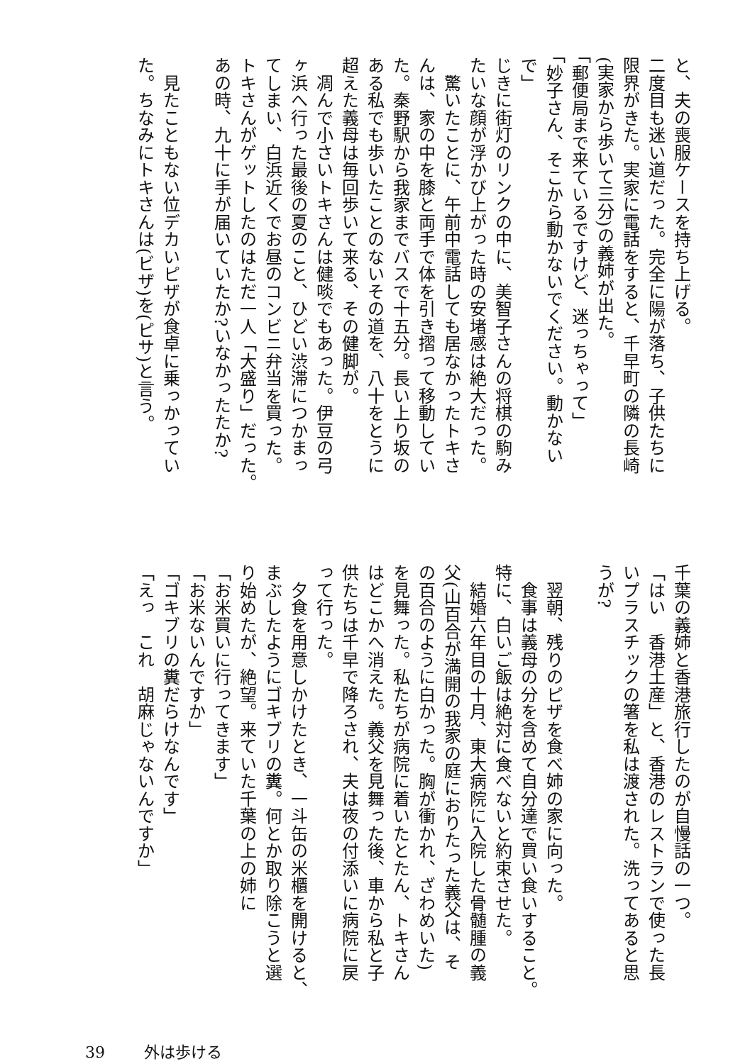と、夫の喪服ケースを持ち上げる。
二度目も迷い道だった。完全に陽が落ち、子供たちに
限界がきた。実家に電話をすると、千早町の隣の長崎
(実家から歩いて三分)の義姉が出た。
「郵便局まで来ているですけど、迷っちゃって」
「妙子さん、そこから動かないでください。動かない
で」
じきに街灯のリンクの中に、美智子さんの将棋の駒み
たいな顔が浮かび上がった時の安堵感は絶大だった。
　驚いたことに、午前中電話しても居なかったトキさ
んは、家の中を膝と両手で体を引き摺って移動してい
た。秦野駅から我家までバスで十五分。長い上り坂の
ある私でも歩いたことのないその道を、八十をとうに
超えた義母は毎回歩いて来る、その健脚が。
　凋んで小さいトキさんは健啖でもあった。伊豆の弓
ヶ浜へ行った最後の夏のこと、ひどい渋滞につかまっ
てしまい、白浜近くでお昼のコンビニ弁当を買った。
トキさんがゲットしたのはただ一人「大盛り」だった。
あの時、九十に手が届いていたか?いなかったたか?
　
　見たこともない位デカいピザが食卓に乗っかってい
た。ちなみにトキさんは(ビザ)を(ピサ)と言う。
千葉の義姉と香港旅行したのが自慢話の一つ。
「はい　香港土産」と、香港のレストランで使った長
いプラスチックの箸を私は渡された。洗ってあると思
うが?
　
　翌朝、残りのピザを食べ姉の家に向った。
　食事は義母の分を含めて自分達で買い食いすること。
特に、白いご飯は絶対に食べないと約束させた。
　結婚六年目の十月、東大病院に入院した骨髄腫の義
父(山百合が満開の我家の庭におりたった義父は、そ
の百合のように白かった。胸が衝かれ、ざわめいた)
を見舞った。私たちが病院に着いたとたん、トキさん
はどこかへ消えた。義父を見舞った後、車から私と子
供たちは千早で降ろされ、夫は夜の付添いに病院に戻
って行った。
　夕食を用意しかけたとき、一斗缶の米櫃を開けると、
まぶしたようにゴキブリの糞。何とか取り除こうと選
り始めたが、絶望。来ていた千葉の上の姉に
「お米買いに行ってきます」
「お米ないんですか」
「ゴキブリの糞だらけなんです」
「えっ　これ　胡麻じゃないんですか」
39 外は歩ける